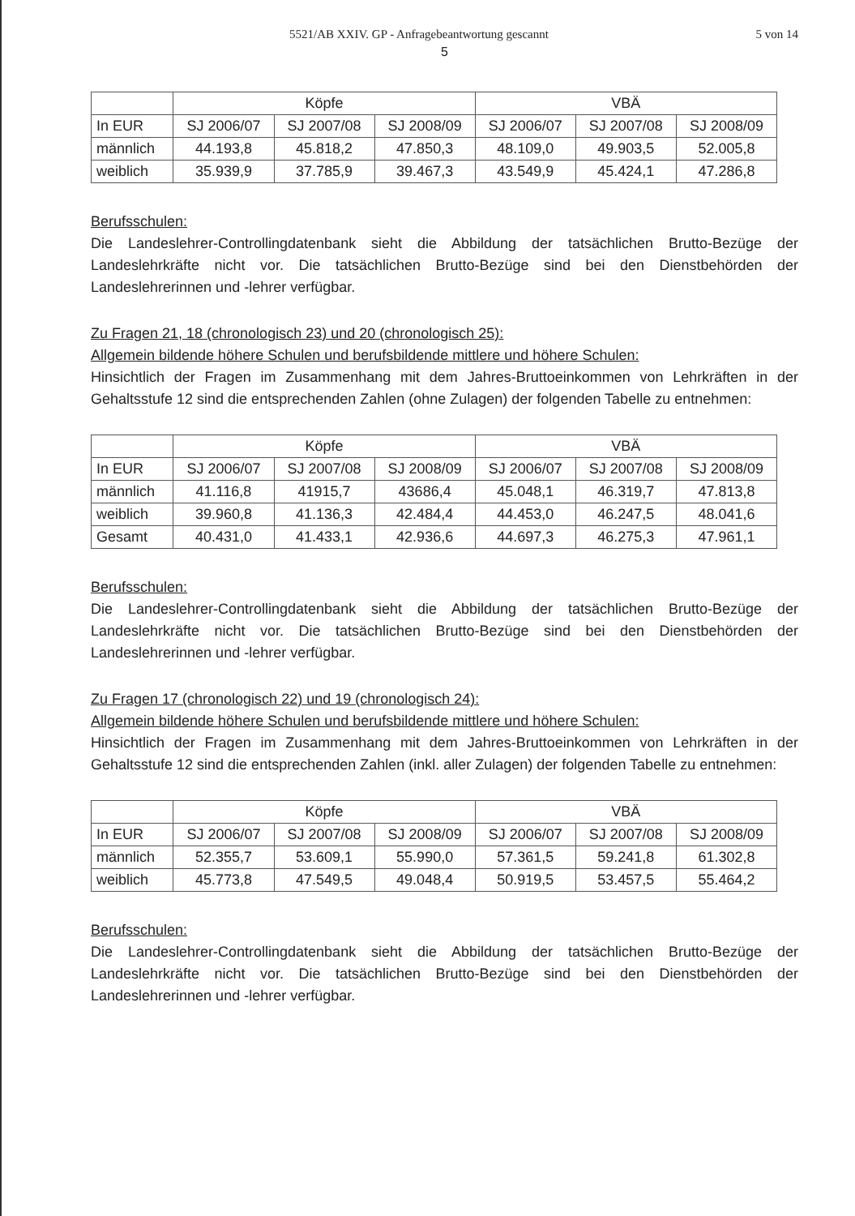5521/AB XXIV. GP - Anfragebeantwortung gescannt 5 von 14
5
| | Köpfe | | | VBÄ | | |
| --- | --- | --- | --- | --- | --- | --- |
| In EUR | SJ 2006/07 | SJ 2007/08 | SJ 2008/09 | SJ 2006/07 | SJ 2007/08 | SJ 2008/09 |
| männlich | 44.193,8 | 45.818,2 | 47.850,3 | 48.109,0 | 49.903,5 | 52.005,8 |
| weiblich | 35.939,9 | 37.785,9 | 39.467,3 | 43.549,9 | 45.424,1 | 47.286,8 |
Berufsschulen:
Die Landeslehrer-Controllingdatenbank sieht die Abbildung der tatsächlichen Brutto-Bezüge der Landeslehrkräfte nicht vor. Die tatsächlichen Brutto-Bezüge sind bei den Dienstbehörden der Landeslehrerinnen und -lehrer verfügbar.
Zu Fragen 21, 18 (chronologisch 23) und 20 (chronologisch 25):
Allgemein bildende höhere Schulen und berufsbildende mittlere und höhere Schulen:
Hinsichtlich der Fragen im Zusammenhang mit dem Jahres-Bruttoeinkommen von Lehrkräften in der Gehaltsstufe 12 sind die entsprechenden Zahlen (ohne Zulagen) der folgenden Tabelle zu entnehmen:
| | Köpfe | | | VBÄ | | |
| --- | --- | --- | --- | --- | --- | --- |
| In EUR | SJ 2006/07 | SJ 2007/08 | SJ 2008/09 | SJ 2006/07 | SJ 2007/08 | SJ 2008/09 |
| männlich | 41.116,8 | 41915,7 | 43686,4 | 45.048,1 | 46.319,7 | 47.813,8 |
| weiblich | 39.960,8 | 41.136,3 | 42.484,4 | 44.453,0 | 46.247,5 | 48.041,6 |
| Gesamt | 40.431,0 | 41.433,1 | 42.936,6 | 44.697,3 | 46.275,3 | 47.961,1 |
Berufsschulen:
Die Landeslehrer-Controllingdatenbank sieht die Abbildung der tatsächlichen Brutto-Bezüge der Landeslehrkräfte nicht vor. Die tatsächlichen Brutto-Bezüge sind bei den Dienstbehörden der Landeslehrerinnen und -lehrer verfügbar.
Zu Fragen 17 (chronologisch 22) und 19 (chronologisch 24):
Allgemein bildende höhere Schulen und berufsbildende mittlere und höhere Schulen:
Hinsichtlich der Fragen im Zusammenhang mit dem Jahres-Bruttoeinkommen von Lehrkräften in der Gehaltsstufe 12 sind die entsprechenden Zahlen (inkl. aller Zulagen) der folgenden Tabelle zu entnehmen:
| | Köpfe | | | VBÄ | | |
| --- | --- | --- | --- | --- | --- | --- |
| In EUR | SJ 2006/07 | SJ 2007/08 | SJ 2008/09 | SJ 2006/07 | SJ 2007/08 | SJ 2008/09 |
| männlich | 52.355,7 | 53.609,1 | 55.990,0 | 57.361,5 | 59.241,8 | 61.302,8 |
| weiblich | 45.773,8 | 47.549,5 | 49.048,4 | 50.919,5 | 53.457,5 | 55.464,2 |
Berufsschulen:
Die Landeslehrer-Controllingdatenbank sieht die Abbildung der tatsächlichen Brutto-Bezüge der Landeslehrkräfte nicht vor. Die tatsächlichen Brutto-Bezüge sind bei den Dienstbehörden der Landeslehrerinnen und -lehrer verfügbar.